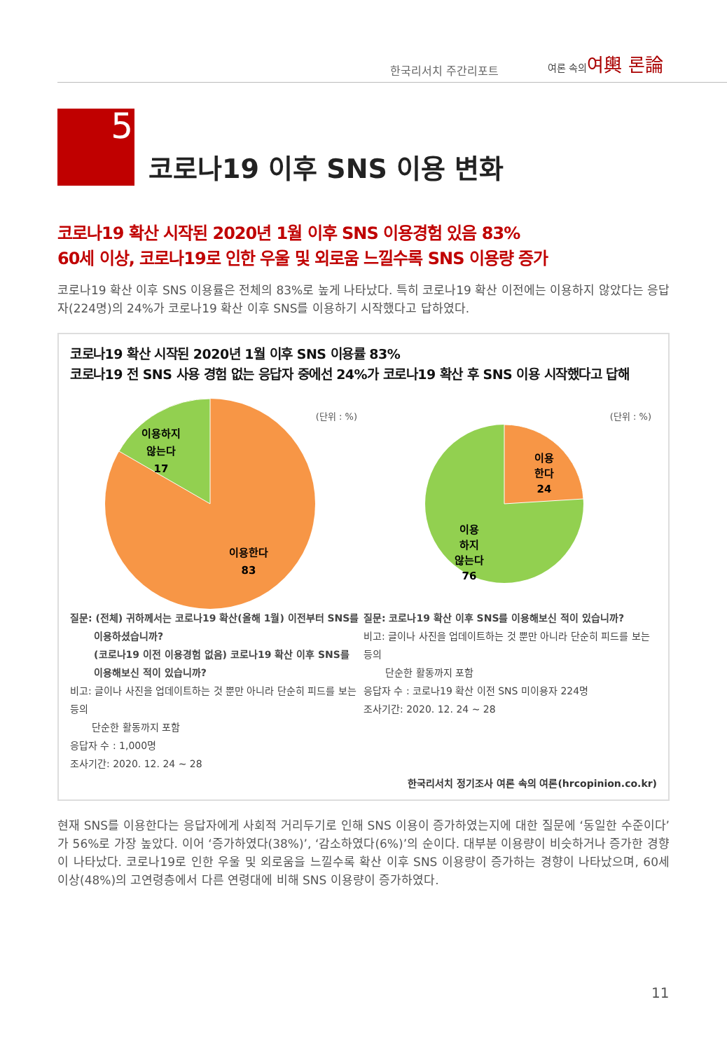한국리서치 주간리포트
여론 속의여輿 론論
5
코로나19 이후 SNS 이용 변화
코로나19 확산 시작된 2020년 1월 이후 SNS 이용경험 있음 83%
60세 이상, 코로나19로 인한 우울 및 외로움 느낄수록 SNS 이용량 증가
코로나19 확산 이후 SNS 이용률은 전체의 83%로 높게 나타났다. 특히 코로나19 확산 이전에는 이용하지 않았다는 응답자(224명)의 24%가 코로나19 확산 이후 SNS를 이용하기 시작했다고 답하였다.
코로나19 확산 시작된 2020년 1월 이후 SNS 이용률 83%
코로나19 전 SNS 사용 경험 없는 응답자 중에선 24%가 코로나19 확산 후 SNS 이용 시작했다고 답해
(단위 : %)
이용하지
않는다
17
이용한다
83
(단위 : %)
이용
한다
24
이용
하지
않는다
76
질문: (전체) 귀하께서는 코로나19 확산(올해 1월) 이전부터 SNS를
이용하셨습니까?
(코로나19 이전 이용경험 없음) 코로나19 확산 이후 SNS를
이용해보신 적이 있습니까?
비고: 글이나 사진을 업데이트하는 것 뿐만 아니라 단순히 피드를 보는 등의
단순한 활동까지 포함
응답자 수 : 1,000명
조사기간: 2020. 12. 24 ~ 28
질문: 코로나19 확산 이후 SNS를 이용해보신 적이 있습니까?
비고: 글이나 사진을 업데이트하는 것 뿐만 아니라 단순히 피드를 보는 등의
단순한 활동까지 포함
응답자 수 : 코로나19 확산 이전 SNS 미이용자 224명
조사기간: 2020. 12. 24 ~ 28
한국리서치 정기조사 여론 속의 여론(hrcopinion.co.kr)
현재 SNS를 이용한다는 응답자에게 사회적 거리두기로 인해 SNS 이용이 증가하였는지에 대한 질문에 ‘동일한 수준이다’가 56%로 가장 높았다. 이어 ‘증가하였다(38%)’, ‘감소하였다(6%)’의 순이다. 대부분 이용량이 비슷하거나 증가한 경향이 나타났다. 코로나19로 인한 우울 및 외로움을 느낄수록 확산 이후 SNS 이용량이 증가하는 경향이 나타났으며, 60세 이상(48%)의 고연령층에서 다른 연령대에 비해 SNS 이용량이 증가하였다.
11